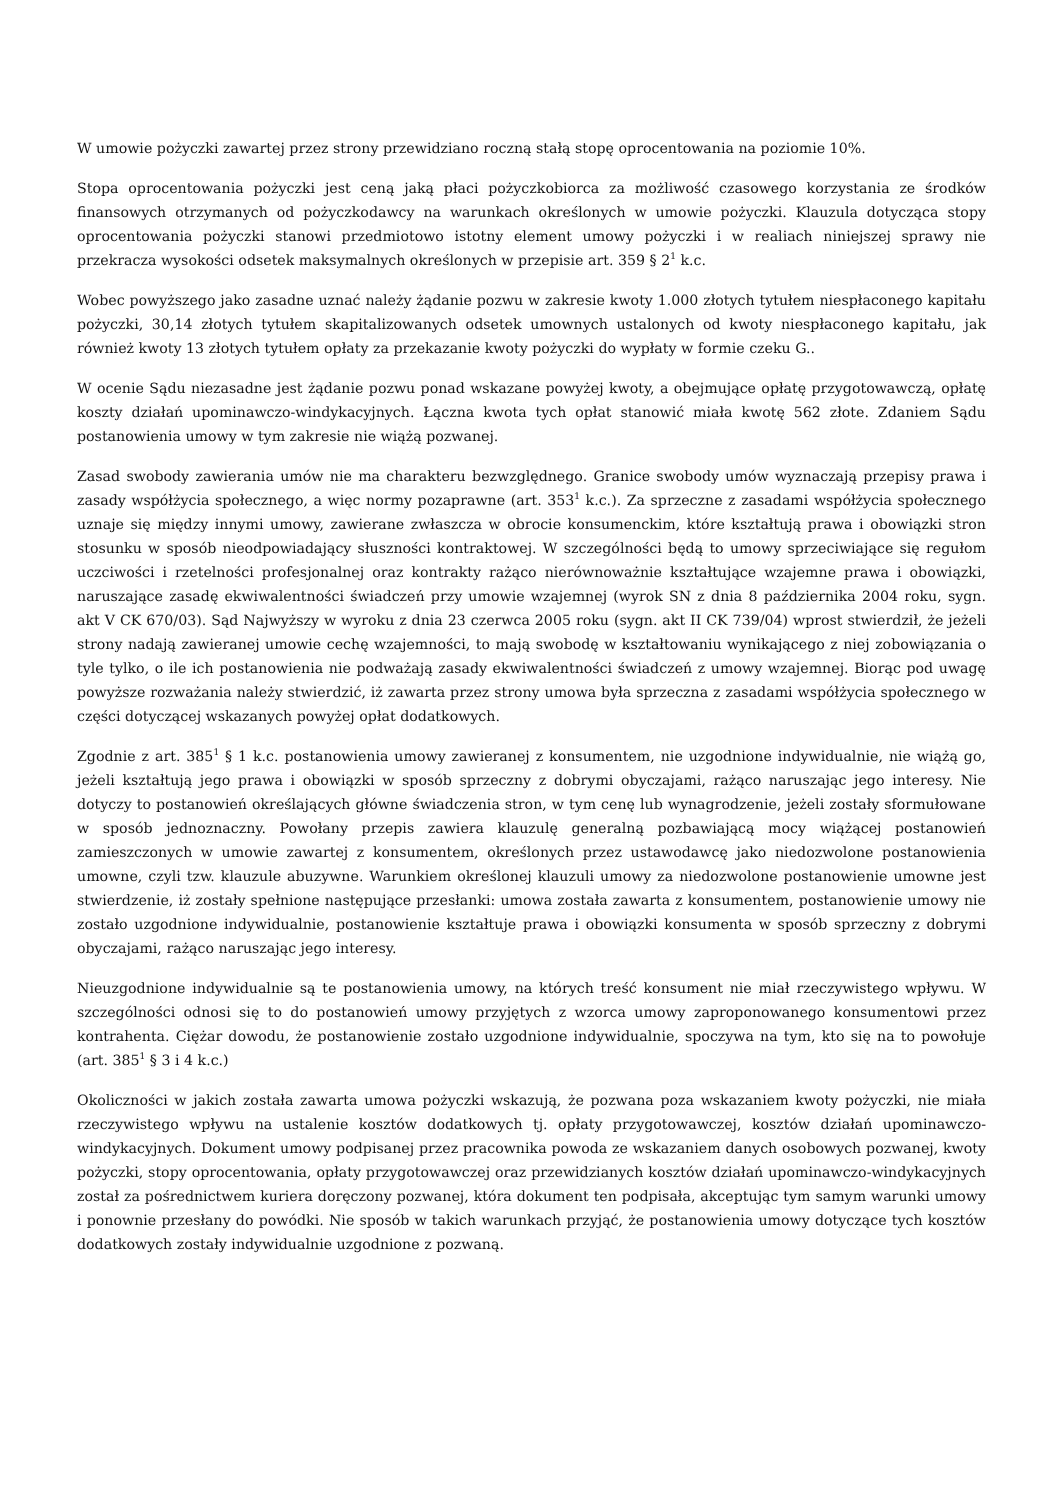W umowie pożyczki zawartej przez strony przewidziano roczną stałą stopę oprocentowania na poziomie 10%.
Stopa oprocentowania pożyczki jest ceną jaką płaci pożyczkobiorca za możliwość czasowego korzystania ze środków finansowych otrzymanych od pożyczkodawcy na warunkach określonych w umowie pożyczki. Klauzula dotycząca stopy oprocentowania pożyczki stanowi przedmiotowo istotny element umowy pożyczki i w realiach niniejszej sprawy nie przekracza wysokości odsetek maksymalnych określonych w przepisie art. 359 § 2<sup>1</sup> k.c.
Wobec powyższego jako zasadne uznać należy żądanie pozwu w zakresie kwoty 1.000 złotych tytułem niespłaconego kapitału pożyczki, 30,14 złotych tytułem skapitalizowanych odsetek umownych ustalonych od kwoty niespłaconego kapitału, jak również kwoty 13 złotych tytułem opłaty za przekazanie kwoty pożyczki do wypłaty w formie czeku G..
W ocenie Sądu niezasadne jest żądanie pozwu ponad wskazane powyżej kwoty, a obejmujące opłatę przygotowawczą, opłatę koszty działań upominawczo-windykacyjnych. Łączna kwota tych opłat stanowić miała kwotę 562 złote. Zdaniem Sądu postanowienia umowy w tym zakresie nie wiążą pozwanej.
Zasad swobody zawierania umów nie ma charakteru bezwzględnego. Granice swobody umów wyznaczają przepisy prawa i zasady współżycia społecznego, a więc normy pozaprawne (art. 353<sup>1</sup> k.c.). Za sprzeczne z zasadami współżycia społecznego uznaje się między innymi umowy, zawierane zwłaszcza w obrocie konsumenckim, które kształtują prawa i obowiązki stron stosunku w sposób nieodpowiadający słuszności kontraktowej. W szczególności będą to umowy sprzeciwiające się regułom uczciwości i rzetelności profesjonalnej oraz kontrakty rażąco nierównoważnie kształtujące wzajemne prawa i obowiązki, naruszające zasadę ekwiwalentności świadczeń przy umowie wzajemnej (wyrok SN z dnia 8 października 2004 roku, sygn. akt V CK 670/03). Sąd Najwyższy w wyroku z dnia 23 czerwca 2005 roku (sygn. akt II CK 739/04) wprost stwierdził, że jeżeli strony nadają zawieranej umowie cechę wzajemności, to mają swobodę w kształtowaniu wynikającego z niej zobowiązania o tyle tylko, o ile ich postanowienia nie podważają zasady ekwiwalentności świadczeń z umowy wzajemnej. Biorąc pod uwagę powyższe rozważania należy stwierdzić, iż zawarta przez strony umowa była sprzeczna z zasadami współżycia społecznego w części dotyczącej wskazanych powyżej opłat dodatkowych.
Zgodnie z art. 385<sup>1</sup> § 1 k.c. postanowienia umowy zawieranej z konsumentem, nie uzgodnione indywidualnie, nie wiążą go, jeżeli kształtują jego prawa i obowiązki w sposób sprzeczny z dobrymi obyczajami, rażąco naruszając jego interesy. Nie dotyczy to postanowień określających główne świadczenia stron, w tym cenę lub wynagrodzenie, jeżeli zostały sformułowane w sposób jednoznaczny. Powołany przepis zawiera klauzulę generalną pozbawiającą mocy wiążącej postanowień zamieszczonych w umowie zawartej z konsumentem, określonych przez ustawodawcę jako niedozwolone postanowienia umowne, czyli tzw. klauzule abuzywne. Warunkiem określonej klauzuli umowy za niedozwolone postanowienie umowne jest stwierdzenie, iż zostały spełnione następujące przesłanki: umowa została zawarta z konsumentem, postanowienie umowy nie zostało uzgodnione indywidualnie, postanowienie kształtuje prawa i obowiązki konsumenta w sposób sprzeczny z dobrymi obyczajami, rażąco naruszając jego interesy.
Nieuzgodnione indywidualnie są te postanowienia umowy, na których treść konsument nie miał rzeczywistego wpływu. W szczególności odnosi się to do postanowień umowy przyjętych z wzorca umowy zaproponowanego konsumentowi przez kontrahenta. Ciężar dowodu, że postanowienie zostało uzgodnione indywidualnie, spoczywa na tym, kto się na to powołuje (art. 385<sup>1</sup> § 3 i 4 k.c.)
Okoliczności w jakich została zawarta umowa pożyczki wskazują, że pozwana poza wskazaniem kwoty pożyczki, nie miała rzeczywistego wpływu na ustalenie kosztów dodatkowych tj. opłaty przygotowawczej, kosztów działań upominawczo-windykacyjnych. Dokument umowy podpisanej przez pracownika powoda ze wskazaniem danych osobowych pozwanej, kwoty pożyczki, stopy oprocentowania, opłaty przygotowawczej oraz przewidzianych kosztów działań upominawczo-windykacyjnych został za pośrednictwem kuriera doręczony pozwanej, która dokument ten podpisała, akceptując tym samym warunki umowy i ponownie przesłany do powódki. Nie sposób w takich warunkach przyjąć, że postanowienia umowy dotyczące tych kosztów dodatkowych zostały indywidualnie uzgodnione z pozwaną.